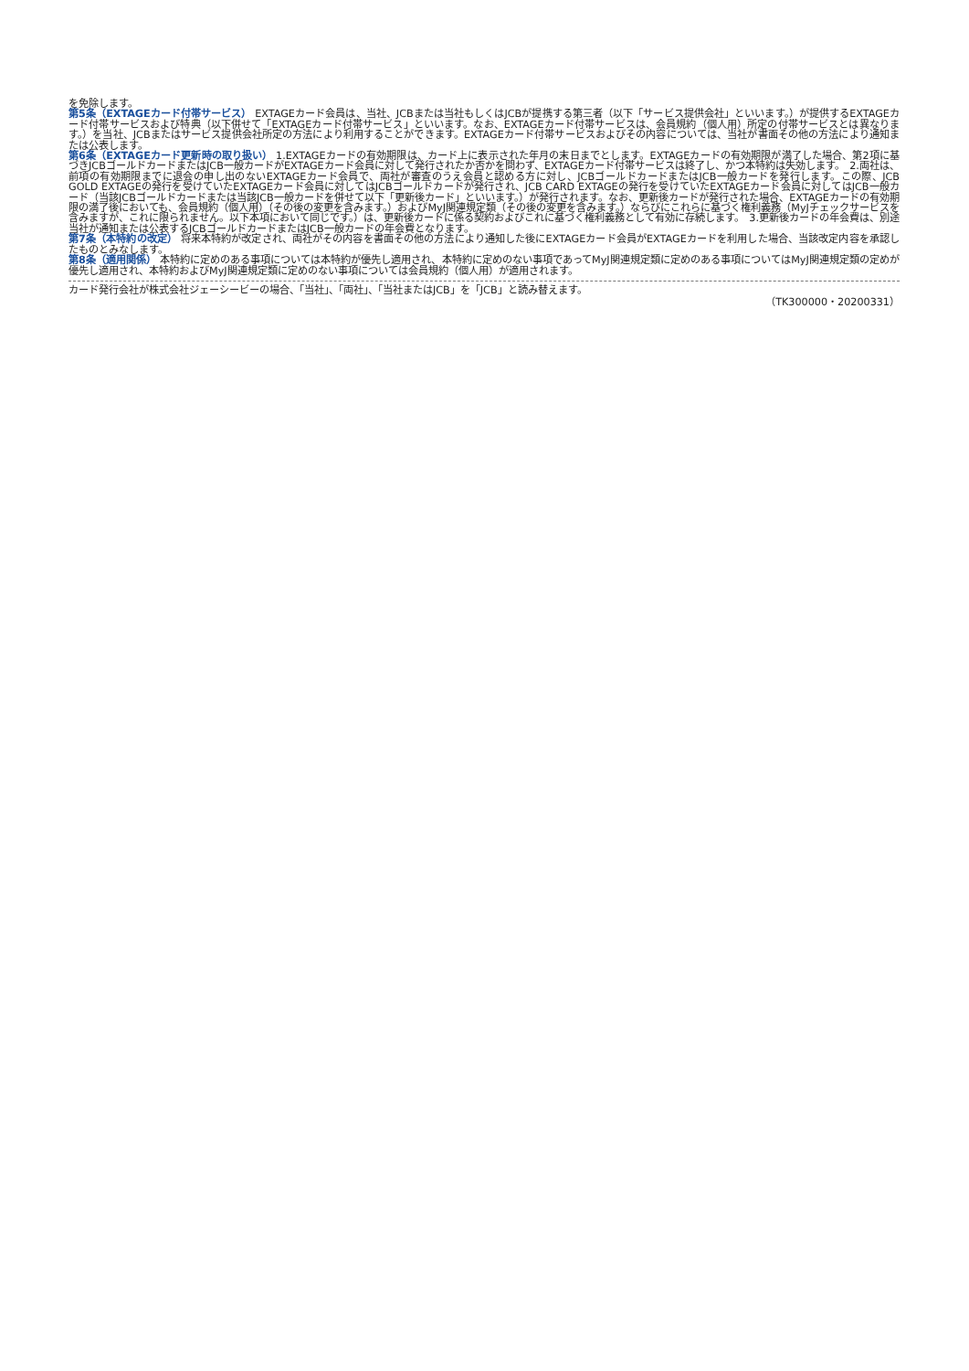を免除します。
第5条（EXTAGEカード付帯サービス） EXTAGEカード会員は、当社、JCBまたは当社もしくはJCBが提携する第三者（以下「サービス提供会社」といいます。）が提供するEXTAGEカード付帯サービスおよび特典（以下併せて「EXTAGEカード付帯サービス」といいます。なお、EXTAGEカード付帯サービスは、会員規約（個人用）所定の付帯サービスとは異なります。）を当社、JCBまたはサービス提供会社所定の方法により利用することができます。EXTAGEカード付帯サービスおよびその内容については、当社が書面その他の方法により通知または公表します。
第6条（EXTAGEカード更新時の取り扱い） 1.EXTAGEカードの有効期限は、カード上に表示された年月の末日までとします。EXTAGEカードの有効期限が満了した場合、第2項に基づきJCBゴールドカードまたはJCB一般カードがEXTAGEカード会員に対して発行されたか否かを問わず、EXTAGEカード付帯サービスは終了し、かつ本特約は失効します。　2.両社は、前項の有効期限までに退会の申し出のないEXTAGEカード会員で、両社が審査のうえ会員と認める方に対し、JCBゴールドカードまたはJCB一般カードを発行します。この際、JCB GOLD EXTAGEの発行を受けていたEXTAGEカード会員に対してはJCBゴールドカードが発行され、JCB CARD EXTAGEの発行を受けていたEXTAGEカード会員に対してはJCB一般カード（当該JCBゴールドカードまたは当該JCB一般カードを併せて以下「更新後カード」といいます。）が発行されます。なお、更新後カードが発行された場合、EXTAGEカードの有効期限の満了後においても、会員規約（個人用）（その後の変更を含みます。）およびMyJ関連規定類（その後の変更を含みます。）ならびにこれらに基づく権利義務（MyJチェックサービスを含みますが、これに限られません。以下本項において同じです。）は、更新後カードに係る契約およびこれに基づく権利義務として有効に存続します。　3.更新後カードの年会費は、別途当社が通知または公表するJCBゴールドカードまたはJCB一般カードの年会費となります。
第7条（本特約の改定） 将来本特約が改定され、両社がその内容を書面その他の方法により通知した後にEXTAGEカード会員がEXTAGEカードを利用した場合、当該改定内容を承認したものとみなします。
第8条（適用関係） 本特約に定めのある事項については本特約が優先し適用され、本特約に定めのない事項であってMyJ関連規定類に定めのある事項についてはMyJ関連規定類の定めが優先し適用され、本特約およびMyJ関連規定類に定めのない事項については会員規約（個人用）が適用されます。
カード発行会社が株式会社ジェーシービーの場合、「当社」、「両社」、「当社またはJCB」を「JCB」と読み替えます。
（TK300000・20200331）